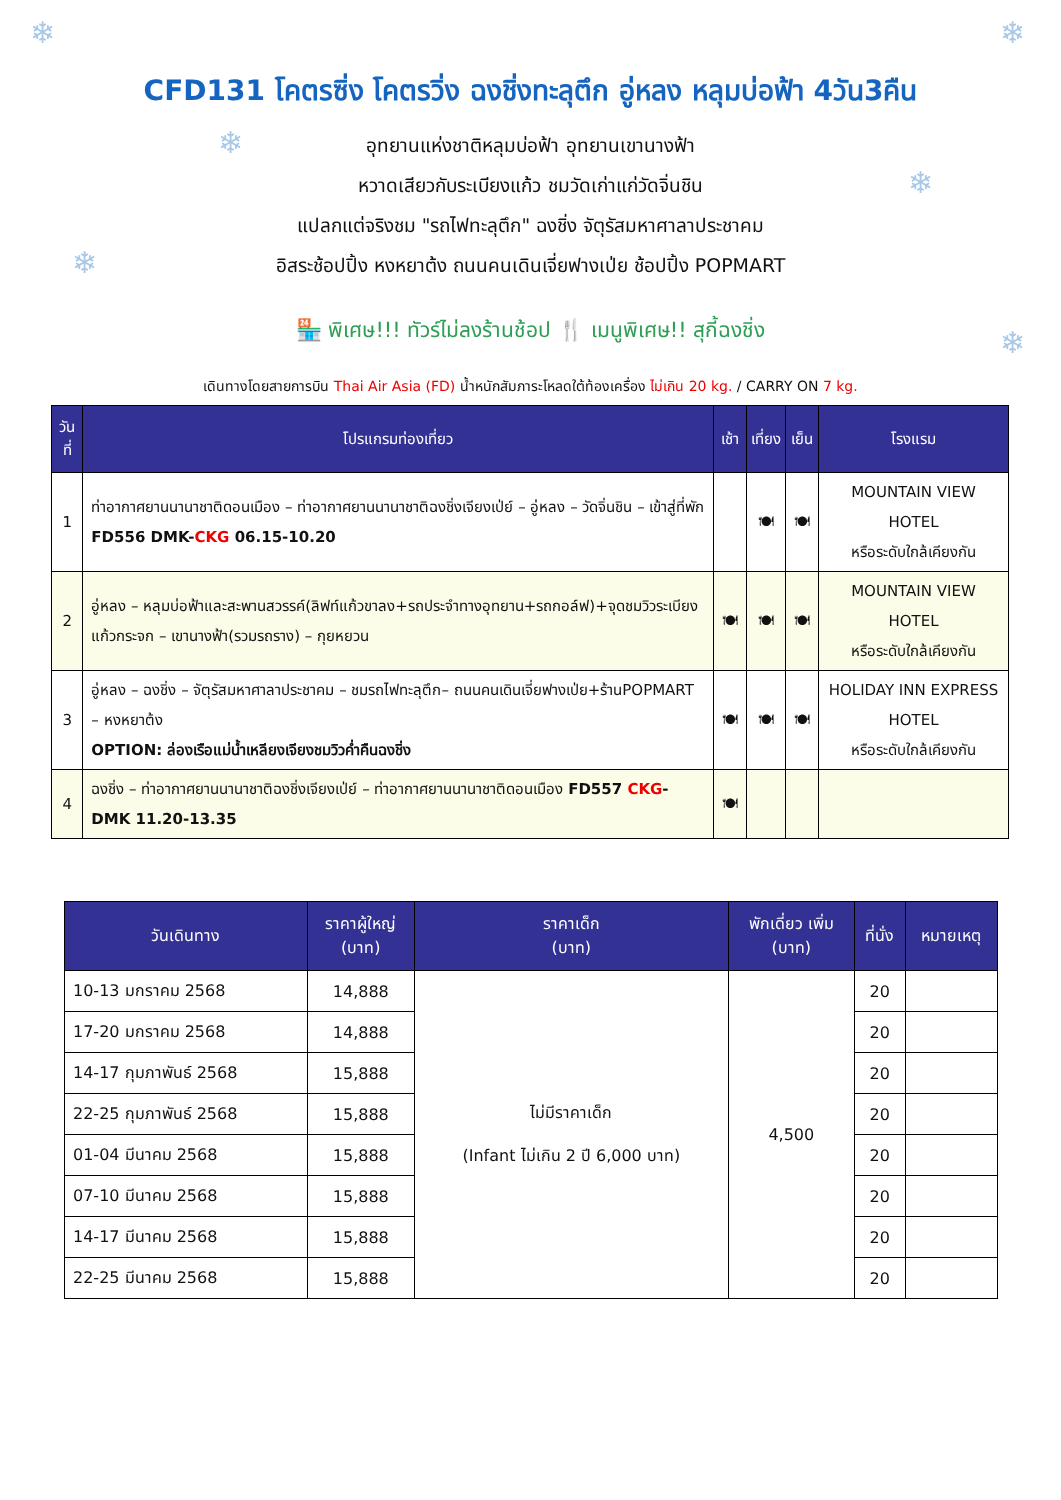❄ ❄
❄
❄
❄
❄
CFD131 โคตรซิ่ง โคตรวิ่ง ฉงชิ่งทะลุตึก อู่หลง หลุมบ่อฟ้า 4วัน3คืน
อุทยานแห่งชาติหลุมบ่อฟ้า อุทยานเขานางฟ้า
หวาดเสียวกับระเบียงแก้ว ชมวัดเก่าแก่วัดจิ่นชิน
แปลกแต่จริงชม "รถไฟทะลุตึก" ฉงชิ่ง จัตุรัสมหาศาลาประชาคม
อิสระช้อปปิ้ง หงหยาต้ง ถนนคนเดินเจี่ยฟางเป่ย ช้อปปิ้ง POPMART
🏪 พิเศษ!!! ทัวร์ไม่ลงร้านช้อป 🍴 เมนูพิเศษ!! สุกี้ฉงชิ่ง
เดินทางโดยสายการบิน Thai Air Asia (FD) น้ำหนักสัมภาระโหลดใต้ท้องเครื่อง ไม่เกิน 20 kg. / CARRY ON 7 kg.
| วันที่ | โปรแกรมท่องเที่ยว | เช้า | เที่ยง | เย็น | โรงแรม |
| --- | --- | --- | --- | --- | --- |
| 1 | ท่าอากาศยานนานาชาติดอนเมือง – ท่าอากาศยานนานาชาติฉงชิ่งเจียงเป่ย์ – อู่หลง – วัดจิ่นชิน – เข้าสู่ที่พัก FD556 DMK- CKG 06.15-10.20 | | 🍽 | 🍽 | MOUNTAIN VIEW HOTEL หรือระดับใกล้เคียงกัน |
| 2 | อู่หลง – หลุมบ่อฟ้าและสะพานสวรรค์(ลิฟท์แก้วขาลง+รถประจำทางอุทยาน+รถกอล์ฟ)+จุดชมวิวระเบียงแก้วกระจก – เขานางฟ้า(รวมรถราง) – กุยหยวน | 🍽 | 🍽 | 🍽 | MOUNTAIN VIEW HOTEL หรือระดับใกล้เคียงกัน |
| 3 | อู่หลง – ฉงชิ่ง – จัตุรัสมหาศาลาประชาคม – ชมรถไฟทะลุตึก– ถนนคนเดินเจี่ยฟางเป่ย+ร้านPOPMART – หงหยาต้ง OPTION: ล่องเรือแม่น้ำเหลียงเจียงชมวิวค่ำคืนฉงชิ่ง | 🍽 | 🍽 | 🍽 | HOLIDAY INN EXPRESS HOTEL หรือระดับใกล้เคียงกัน |
| 4 | ฉงชิ่ง – ท่าอากาศยานนานาชาติฉงชิ่งเจียงเป่ย์ – ท่าอากาศยานนานาชาติดอนเมือง FD557 CKG -DMK 11.20-13.35 | 🍽 | | | |
| วันเดินทาง | ราคาผู้ใหญ่ (บาท) | ราคาเด็ก (บาท) | พักเดี่ยว เพิ่ม (บาท) | ที่นั่ง | หมายเหตุ |
| --- | --- | --- | --- | --- | --- |
| 10-13 มกราคม 2568 | 14,888 | ไม่มีราคาเด็ก (Infant ไม่เกิน 2 ปี 6,000 บาท) | 4,500 | 20 | |
| 17-20 มกราคม 2568 | 14,888 | | | 20 | |
| 14-17 กุมภาพันธ์ 2568 | 15,888 | | | 20 | |
| 22-25 กุมภาพันธ์ 2568 | 15,888 | | | 20 | |
| 01-04 มีนาคม 2568 | 15,888 | | | 20 | |
| 07-10 มีนาคม 2568 | 15,888 | | | 20 | |
| 14-17 มีนาคม 2568 | 15,888 | | | 20 | |
| 22-25 มีนาคม 2568 | 15,888 | | | 20 | |